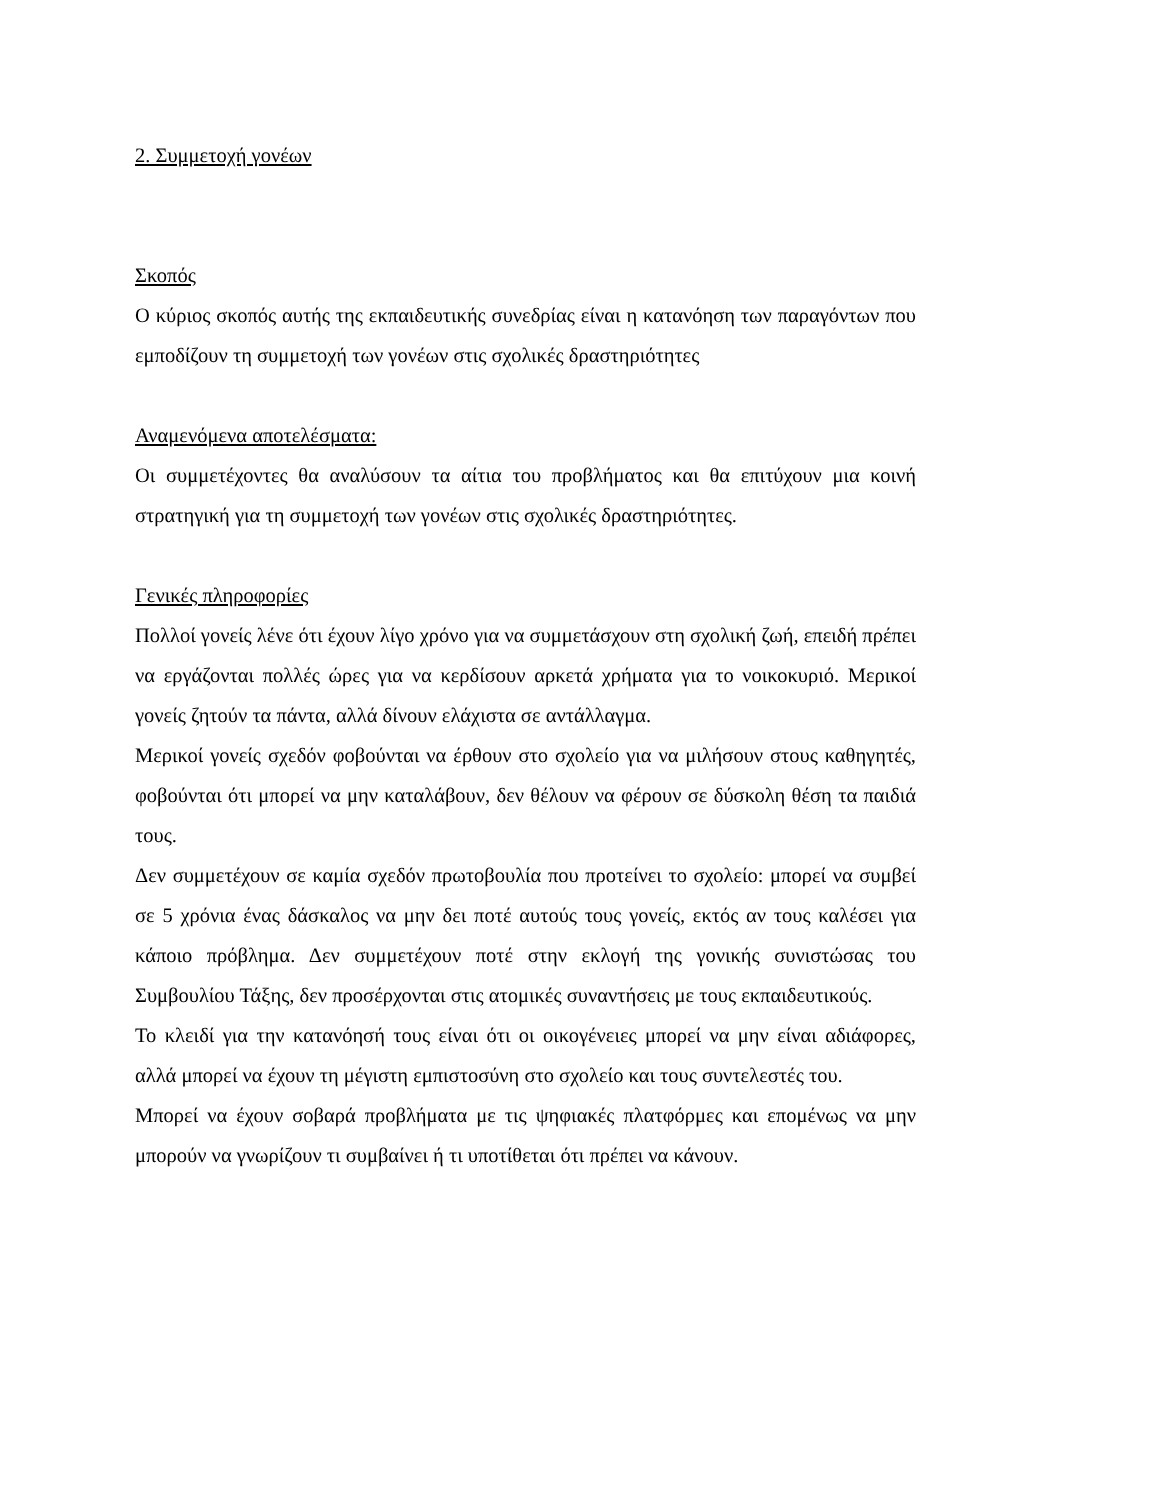2. Συμμετοχή γονέων
Σκοπός
Ο κύριος σκοπός αυτής της εκπαιδευτικής συνεδρίας είναι η κατανόηση των παραγόντων που εμποδίζουν τη συμμετοχή των γονέων στις σχολικές δραστηριότητες
Αναμενόμενα αποτελέσματα:
Οι συμμετέχοντες θα αναλύσουν τα αίτια του προβλήματος και θα επιτύχουν μια κοινή στρατηγική για τη συμμετοχή των γονέων στις σχολικές δραστηριότητες.
Γενικές πληροφορίες
Πολλοί γονείς λένε ότι έχουν λίγο χρόνο για να συμμετάσχουν στη σχολική ζωή, επειδή πρέπει να εργάζονται πολλές ώρες για να κερδίσουν αρκετά χρήματα για το νοικοκυριό. Μερικοί γονείς ζητούν τα πάντα, αλλά δίνουν ελάχιστα σε αντάλλαγμα.
Μερικοί γονείς σχεδόν φοβούνται να έρθουν στο σχολείο για να μιλήσουν στους καθηγητές, φοβούνται ότι μπορεί να μην καταλάβουν, δεν θέλουν να φέρουν σε δύσκολη θέση τα παιδιά τους.
Δεν συμμετέχουν σε καμία σχεδόν πρωτοβουλία που προτείνει το σχολείο: μπορεί να συμβεί σε 5 χρόνια ένας δάσκαλος να μην δει ποτέ αυτούς τους γονείς, εκτός αν τους καλέσει για κάποιο πρόβλημα. Δεν συμμετέχουν ποτέ στην εκλογή της γονικής συνιστώσας του Συμβουλίου Τάξης, δεν προσέρχονται στις ατομικές συναντήσεις με τους εκπαιδευτικούς.
Το κλειδί για την κατανόησή τους είναι ότι οι οικογένειες μπορεί να μην είναι αδιάφορες, αλλά μπορεί να έχουν τη μέγιστη εμπιστοσύνη στο σχολείο και τους συντελεστές του.
Μπορεί να έχουν σοβαρά προβλήματα με τις ψηφιακές πλατφόρμες και επομένως να μην μπορούν να γνωρίζουν τι συμβαίνει ή τι υποτίθεται ότι πρέπει να κάνουν.